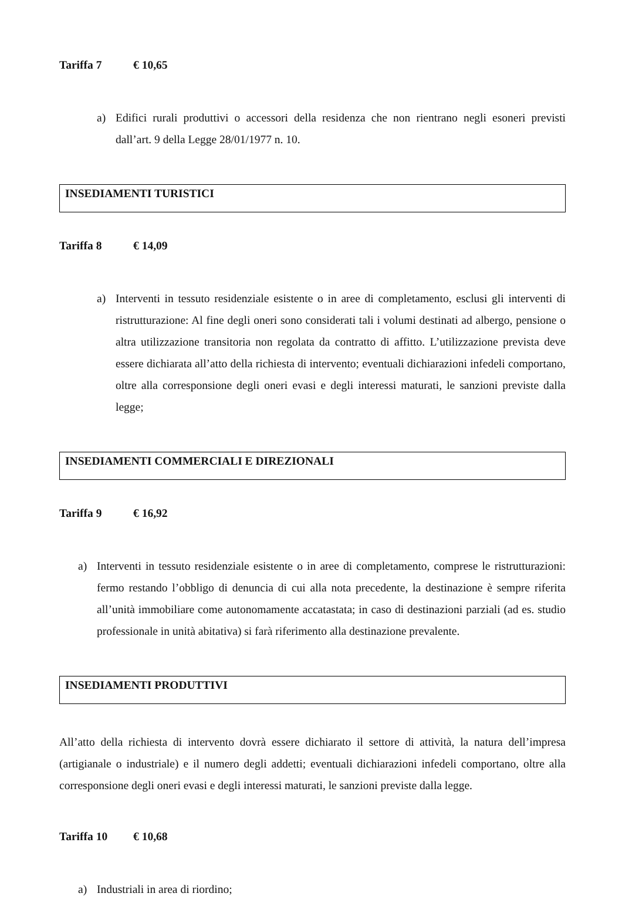Tariffa 7 € 10,65
a) Edifici rurali produttivi o accessori della residenza che non rientrano negli esoneri previsti dall’art. 9 della Legge 28/01/1977 n. 10.
INSEDIAMENTI TURISTICI
Tariffa 8 € 14,09
a) Interventi in tessuto residenziale esistente o in aree di completamento, esclusi gli interventi di ristrutturazione: Al fine degli oneri sono considerati tali i volumi destinati ad albergo, pensione o altra utilizzazione transitoria non regolata da contratto di affitto. L’utilizzazione prevista deve essere dichiarata all’atto della richiesta di intervento; eventuali dichiarazioni infedeli comportano, oltre alla corresponsione degli oneri evasi e degli interessi maturati, le sanzioni previste dalla legge;
INSEDIAMENTI COMMERCIALI E DIREZIONALI
Tariffa 9 € 16,92
a) Interventi in tessuto residenziale esistente o in aree di completamento, comprese le ristrutturazioni: fermo restando l’obbligo di denuncia di cui alla nota precedente, la destinazione è sempre riferita all’unità immobiliare come autonomamente accatastata; in caso di destinazioni parziali (ad es. studio professionale in unità abitativa) si farà riferimento alla destinazione prevalente.
INSEDIAMENTI PRODUTTIVI
All’atto della richiesta di intervento dovrà essere dichiarato il settore di attività, la natura dell’impresa (artigianale o industriale) e il numero degli addetti; eventuali dichiarazioni infedeli comportano, oltre alla corresponsione degli oneri evasi e degli interessi maturati, le sanzioni previste dalla legge.
Tariffa 10 € 10,68
a) Industriali in area di riordino;